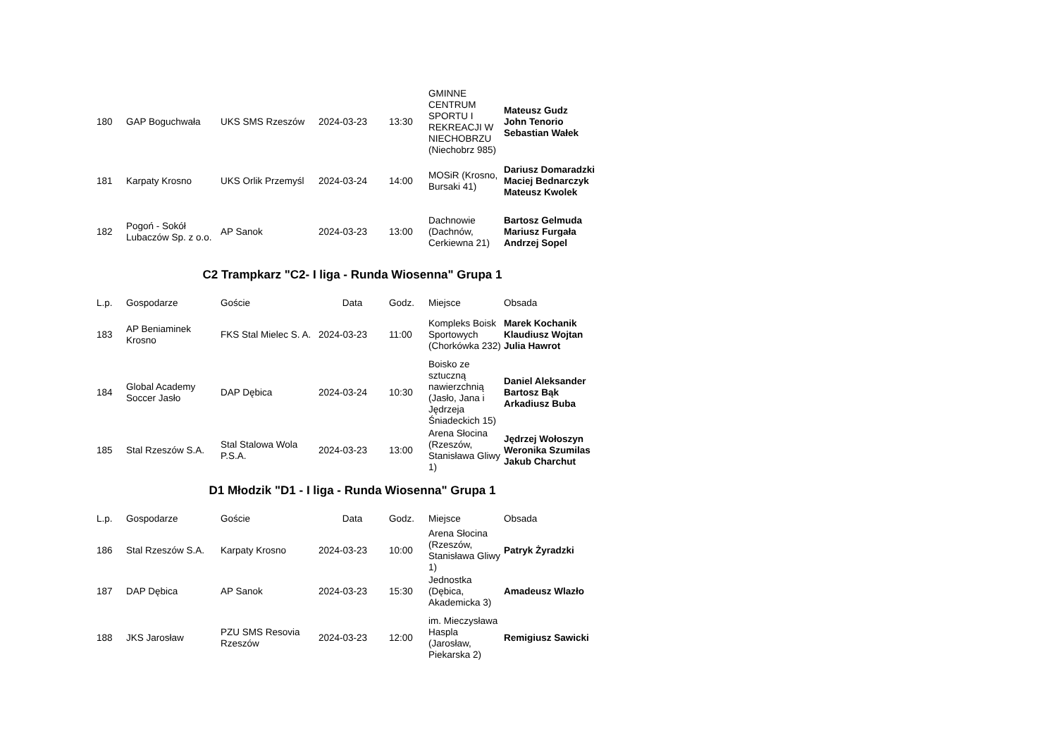| 180 | GAP Boguchwała | UKS SMS Rzeszów | 2024-03-23 | 13:30 | GMINNE CENTRUM SPORTU I REKREACJI W NIECHOBRZU (Niechobrz 985) | Mateusz Gudz John Tenorio Sebastian Wałek |
| 181 | Karpaty Krosno | UKS Orlik Przemyśl | 2024-03-24 | 14:00 | MOSiR (Krosno, Bursaki 41) | Dariusz Domaradzki Maciej Bednarczyk Mateusz Kwolek |
| 182 | Pogoń - Sokół Lubaczów Sp. z o.o. | AP Sanok | 2024-03-23 | 13:00 | Dachnowie (Dachnów, Cerkiewna 21) | Bartosz Gelmuda Mariusz Furgała Andrzej Sopel |
C2 Trampkarz "C2- I liga - Runda Wiosenna" Grupa 1
| L.p. | Gospodarze | Goście | Data | Godz. | Miejsce | Obsada |
| --- | --- | --- | --- | --- | --- | --- |
| 183 | AP Beniaminek Krosno | FKS Stal Mielec S. A. | 2024-03-23 | 11:00 | Kompleks Boisk Sportowych (Chorkówka 232) | Marek Kochanik Klaudiusz Wojtan Julia Hawrot |
| 184 | Global Academy Soccer Jasło | DAP Dębica | 2024-03-24 | 10:30 | Boisko ze sztuczną nawierzchnią (Jasło, Jana i Jędrzeja Śniadeckich 15) | Daniel Aleksander Bartosz Bąk Arkadiusz Buba |
| 185 | Stal Rzeszów S.A. | Stal Stalowa Wola P.S.A. | 2024-03-23 | 13:00 | Arena Słocina (Rzeszów, Stanisława Gliwy 1) | Jędrzej Wołoszyn Weronika Szumilas Jakub Charchut |
D1 Młodzik "D1 - I liga - Runda Wiosenna" Grupa 1
| L.p. | Gospodarze | Goście | Data | Godz. | Miejsce | Obsada |
| --- | --- | --- | --- | --- | --- | --- |
| 186 | Stal Rzeszów S.A. | Karpaty Krosno | 2024-03-23 | 10:00 | Arena Słocina (Rzeszów, Stanisława Gliwy 1) | Patryk Żyradzki |
| 187 | DAP Dębica | AP Sanok | 2024-03-23 | 15:30 | Jednostka (Dębica, Akademicka 3) | Amadeusz Wlazło |
| 188 | JKS Jarosław | PZU SMS Resovia Rzeszów | 2024-03-23 | 12:00 | im. Mieczysława Haspla (Jarosław, Piekarska 2) | Remigiusz Sawicki |